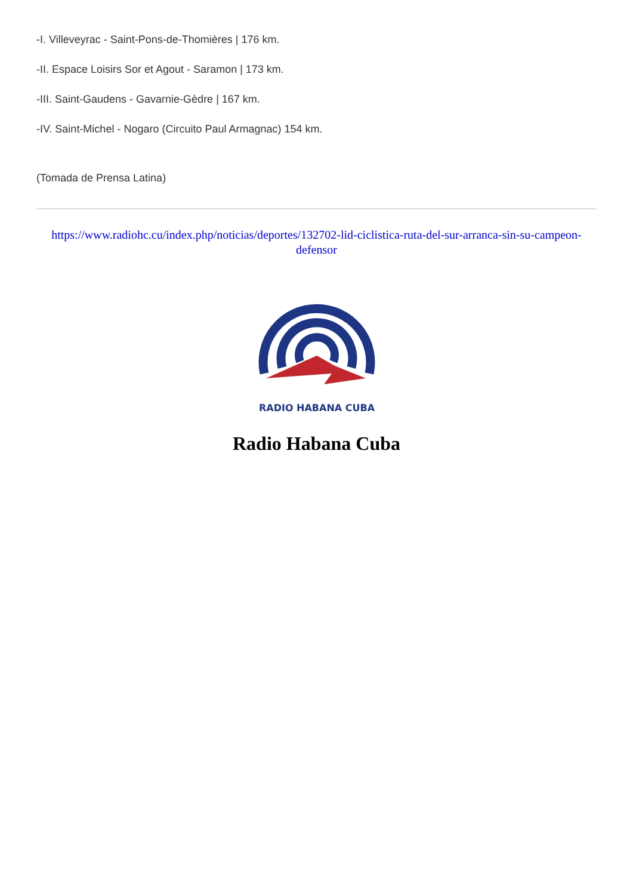-I. Villeveyrac - Saint-Pons-de-Thomières | 176 km.
-II. Espace Loisirs Sor et Agout - Saramon | 173 km.
-III. Saint-Gaudens - Gavarnie-Gèdre | 167 km.
-IV. Saint-Michel - Nogaro (Circuito Paul Armagnac) 154 km.
(Tomada de Prensa Latina)
https://www.radiohc.cu/index.php/noticias/deportes/132702-lid-ciclistica-ruta-del-sur-arranca-sin-su-campeon-defensor
RADIO HABANA CUBA
Radio Habana Cuba